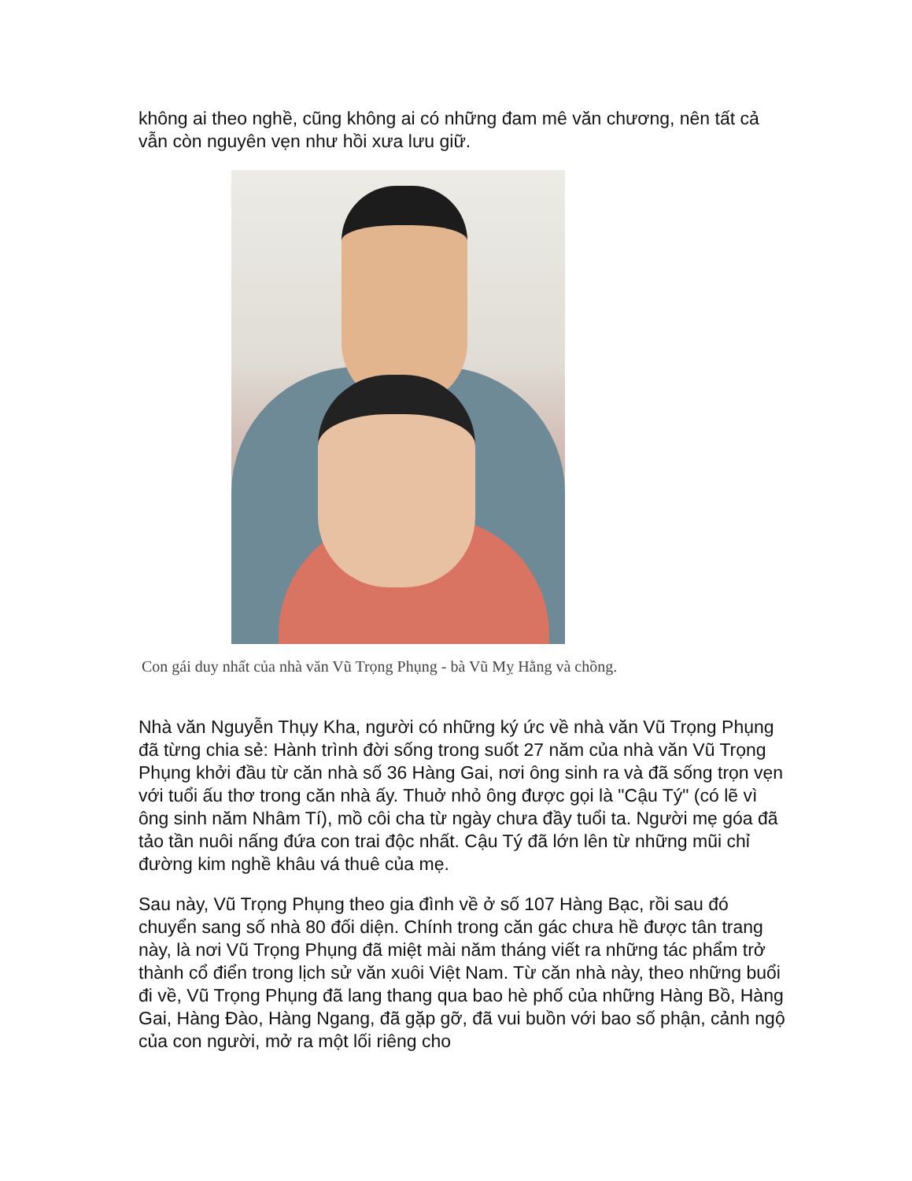không ai theo nghề, cũng không ai có những đam mê văn chương, nên tất cả vẫn còn nguyên vẹn như hồi xưa lưu giữ.
Con gái duy nhất của nhà văn Vũ Trọng Phụng - bà Vũ Mỵ Hằng và chồng.
Nhà văn Nguyễn Thụy Kha, người có những ký ức về nhà văn Vũ Trọng Phụng đã từng chia sẻ: Hành trình đời sống trong suốt 27 năm của nhà văn Vũ Trọng Phụng khởi đầu từ căn nhà số 36 Hàng Gai, nơi ông sinh ra và đã sống trọn vẹn với tuổi ấu thơ trong căn nhà ấy. Thuở nhỏ ông được gọi là "Cậu Tý" (có lẽ vì ông sinh năm Nhâm Tí), mồ côi cha từ ngày chưa đầy tuổi ta. Người mẹ góa đã tảo tần nuôi nấng đứa con trai độc nhất. Cậu Tý đã lớn lên từ những mũi chỉ đường kim nghề khâu vá thuê của mẹ.
Sau này, Vũ Trọng Phụng theo gia đình về ở số 107 Hàng Bạc, rồi sau đó chuyển sang số nhà 80 đối diện. Chính trong căn gác chưa hề được tân trang này, là nơi Vũ Trọng Phụng đã miệt mài năm tháng viết ra những tác phẩm trở thành cổ điển trong lịch sử văn xuôi Việt Nam. Từ căn nhà này, theo những buổi đi về, Vũ Trọng Phụng đã lang thang qua bao hè phố của những Hàng Bồ, Hàng Gai, Hàng Đào, Hàng Ngang, đã gặp gỡ, đã vui buồn với bao số phận, cảnh ngộ của con người, mở ra một lối riêng cho